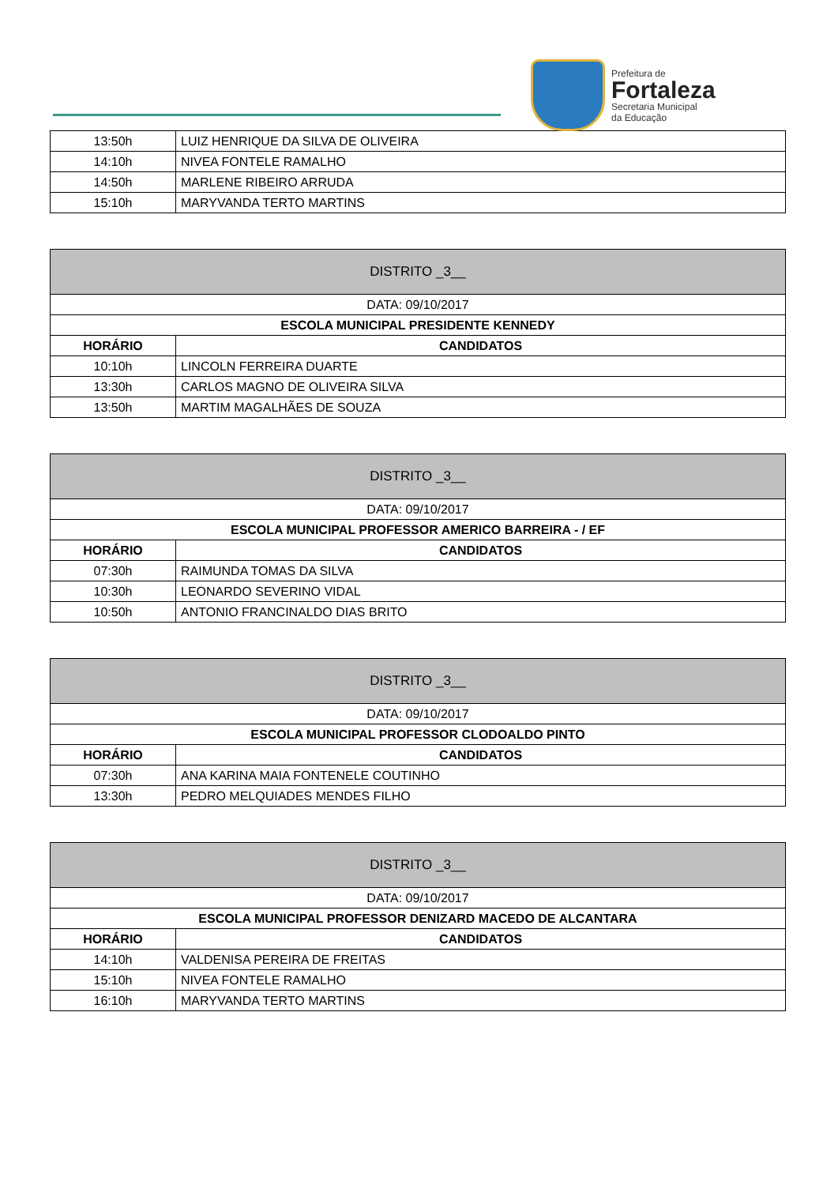Prefeitura de
Fortaleza
Secretaria Municipal
da Educação
| 13:50h | LUIZ HENRIQUE DA SILVA DE OLIVEIRA |
| 14:10h | NIVEA FONTELE RAMALHO |
| 14:50h | MARLENE RIBEIRO ARRUDA |
| 15:10h | MARYVANDA TERTO MARTINS |
| DISTRITO _3__ | |
| DATA: 09/10/2017 | |
| ESCOLA MUNICIPAL PRESIDENTE KENNEDY | |
| HORÁRIO | CANDIDATOS |
| 10:10h | LINCOLN FERREIRA DUARTE |
| 13:30h | CARLOS MAGNO DE OLIVEIRA SILVA |
| 13:50h | MARTIM MAGALHÃES DE SOUZA |
| DISTRITO _3__ | |
| DATA: 09/10/2017 | |
| ESCOLA MUNICIPAL PROFESSOR AMERICO BARREIRA - / EF | |
| HORÁRIO | CANDIDATOS |
| 07:30h | RAIMUNDA TOMAS DA SILVA |
| 10:30h | LEONARDO SEVERINO VIDAL |
| 10:50h | ANTONIO FRANCINALDO DIAS BRITO |
| DISTRITO _3__ | |
| DATA: 09/10/2017 | |
| ESCOLA MUNICIPAL PROFESSOR CLODOALDO PINTO | |
| HORÁRIO | CANDIDATOS |
| 07:30h | ANA KARINA MAIA FONTENELE COUTINHO |
| 13:30h | PEDRO MELQUIADES MENDES FILHO |
| DISTRITO _3__ | |
| DATA: 09/10/2017 | |
| ESCOLA MUNICIPAL PROFESSOR DENIZARD MACEDO DE ALCANTARA | |
| HORÁRIO | CANDIDATOS |
| 14:10h | VALDENISA PEREIRA DE FREITAS |
| 15:10h | NIVEA FONTELE RAMALHO |
| 16:10h | MARYVANDA TERTO MARTINS |